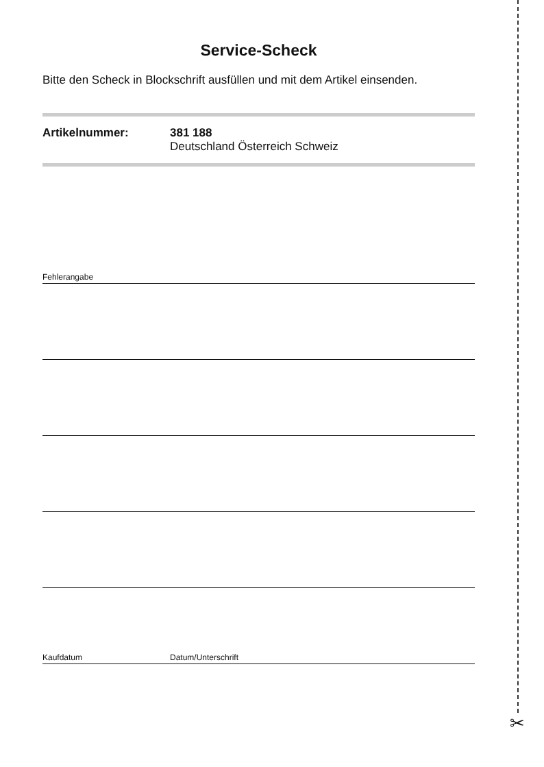Service-Scheck
Bitte den Scheck in Blockschrift ausfüllen und mit dem Artikel einsenden.
Artikelnummer: 381 188
Deutschland Österreich Schweiz
Fehlerangabe
Kaufdatum Datum/Unterschrift
✂